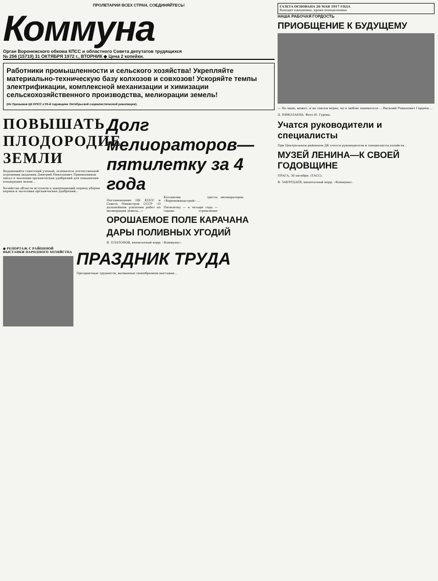ПРОЛЕТАРИИ ВСЕХ СТРАН, СОЕДИНЯЙТЕСЬ!
Коммуна
Орган Воронежского обкома КПСС и областного Совета депутатов трудящихся
№ 256 (15719) 31 ОКТЯБРЯ 1972 г., ВТОРНИК ◆ Цена 2 копейки.
Работники промышленности и сельского хозяйства! Укрепляйте материально-техническую базу колхозов и совхозов! Ускоряйте темпы электрификации, комплексной механизации и химизации сельскохозяйственного производства, мелиорации земель!
(Из Призывов ЦК КПСС к 55-й годовщине Октябрьской социалистической революции).
ПОВЫШАТЬ ПЛОДОРОДИЕ ЗЕМЛИ
Выдающийся советский ученый, основатель отечественной агрохимии академик Дмитрий Николаевич Прянишников писал о значении органических удобрений для повышения плодородия земли...
Хозяйства области вступили в завершающий период уборки кормов и заготовки органических удобрений...
Долг мелиораторов— пятилетку за 4 года
Постановление ЦК КПСС и Совета Министров СССР «О дальнейшем усилении работ по мелиорации земель...»
Коллектив треста «Воронежводстрой» ...
Пятилетку — в четыре года — таково стремление мелиораторов.
ОРОШАЕМОЕ ПОЛЕ КАРАЧАНА
ДАРЫ ПОЛИВНЫХ УГОДИЙ
В. ПЛАТОНОВ, внештатный корр. «Коммуны».
● РЕПОРТАЖ С РАЙОННОЙ ВЫСТАВКИ НАРОДНОГО ХОЗЯЙСТВА
ПРАЗДНИК ТРУДА
Праздничные трудности, вызванные своеобразием выставки...
ГАЗЕТА ОСНОВАНА 20 МАЯ 1917 ГОДА
Выходит ежедневно, кроме понедельника
НАША РАБОЧАЯ ГОРДОСТЬ
ПРИОБЩЕНИЕ К БУДУЩЕМУ
— Но знаю, может, и не совсем верно, но я люблю заниматься ... Василий Романович Гордеев ...
Д. НИКОЛАЕВА. Фото И. Гурова.
Учатся руководители и специалисты
При Центральном районном ДК учатся руководители и специалисты хозяйств...
МУЗЕЙ ЛЕНИНА—К СВОЕЙ ГОДОВЩИНЕ
ПРАГА, 30 октября. (ТАСС).
В. ЗАКУРДАЕВ, внештатный корр. «Коммуны».